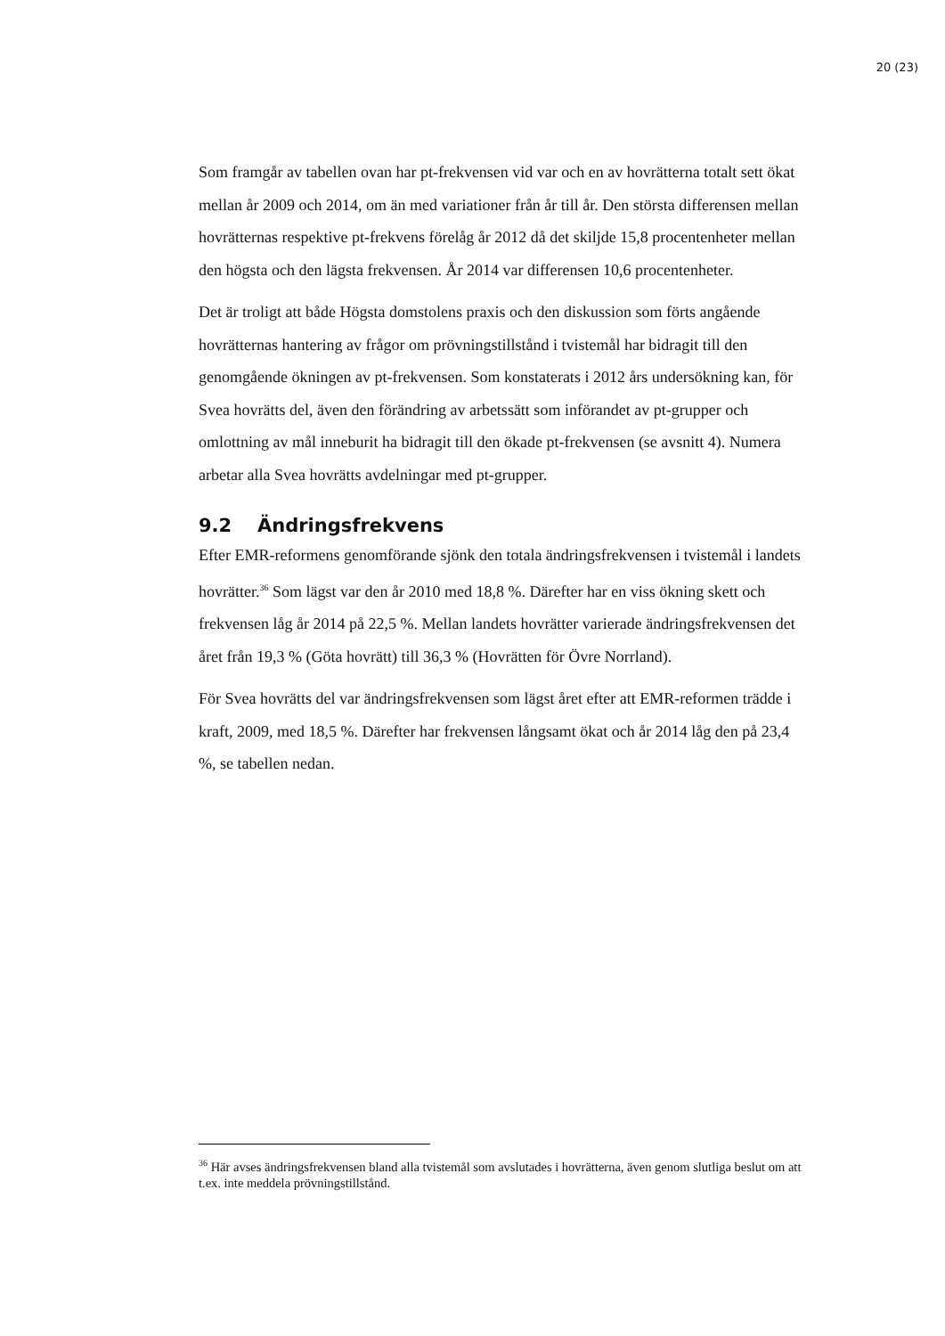20 (23)
Som framgår av tabellen ovan har pt-frekvensen vid var och en av hovrätterna totalt sett ökat mellan år 2009 och 2014, om än med variationer från år till år. Den största differensen mellan hovrätternas respektive pt-frekvens förelåg år 2012 då det skiljde 15,8 procentenheter mellan den högsta och den lägsta frekvensen. År 2014 var differensen 10,6 procentenheter.
Det är troligt att både Högsta domstolens praxis och den diskussion som förts angående hovrätternas hantering av frågor om prövningstillstånd i tvistemål har bidragit till den genomgående ökningen av pt-frekvensen. Som konstaterats i 2012 års undersökning kan, för Svea hovrätts del, även den förändring av arbetssätt som införandet av pt-grupper och omlottning av mål inneburit ha bidragit till den ökade pt-frekvensen (se avsnitt 4). Numera arbetar alla Svea hovrätts avdelningar med pt-grupper.
9.2 Ändringsfrekvens
Efter EMR-reformens genomförande sjönk den totala ändringsfrekvensen i tvistemål i landets hovrätter.<sup>36</sup> Som lägst var den år 2010 med 18,8 %. Därefter har en viss ökning skett och frekvensen låg år 2014 på 22,5 %. Mellan landets hovrätter varierade ändringsfrekvensen det året från 19,3 % (Göta hovrätt) till 36,3 % (Hovrätten för Övre Norrland).
För Svea hovrätts del var ändringsfrekvensen som lägst året efter att EMR-reformen trädde i kraft, 2009, med 18,5 %. Därefter har frekvensen långsamt ökat och år 2014 låg den på 23,4 %, se tabellen nedan.
<sup>36</sup> Här avses ändringsfrekvensen bland alla tvistemål som avslutades i hovrätterna, även genom slutliga beslut om att t.ex. inte meddela prövningstillstånd.